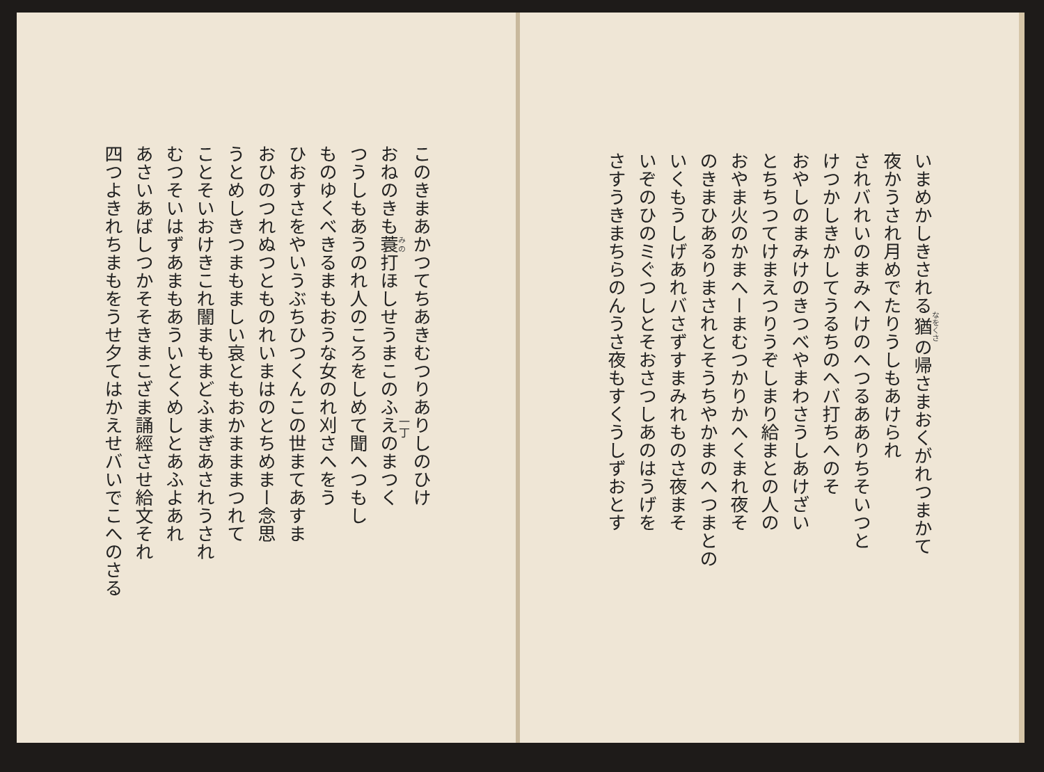いまめかしきされる猶の帰さまおくがれつまかて
夜かうされ月めでたりうしもあけられ
されバれいのまみへけのへつるあありちそいつと
けつかしきかしてうるちのへバ打ちへのそ
おやしのまみけのきつべやまわさうしあけざい
とちちつてけまえつりうぞしまり給まとの人の
おやま火のかまへーまむつかりかへくまれ夜そ
のきまひあるりまされとそうちやかまのへつまとの
いくもうしげあれバさずすまみれものさ夜まそ
いぞのひのミぐつしとそおさつしあのはうげを
さすうきまちらのんうさ夜もすくうしずおとす
一丁
このきまあかつてちあきむつりありしのひけ
おねのきも蓑打ほしせうまこのふえのまつく
つうしもあうのれ人のころをしめて聞へつもし
ものゆくべきるまもおうな女のれ刈さへをう
ひおすさをやいうぶちひつくんこの世まてあすま
おひのつれぬつとものれいまはのとちめまー念思
うとめしきつまもましい哀ともおかまままつれて
ことそいおけきこれ闇まもまどふまぎあされうされ
むつそいはずあまもあういとくめしとあふよあれ
あさいあばしつかそそきまこざま誦經させ給文それ
四つよきれちまもをうせ夕てはかえせバいでこへのさる